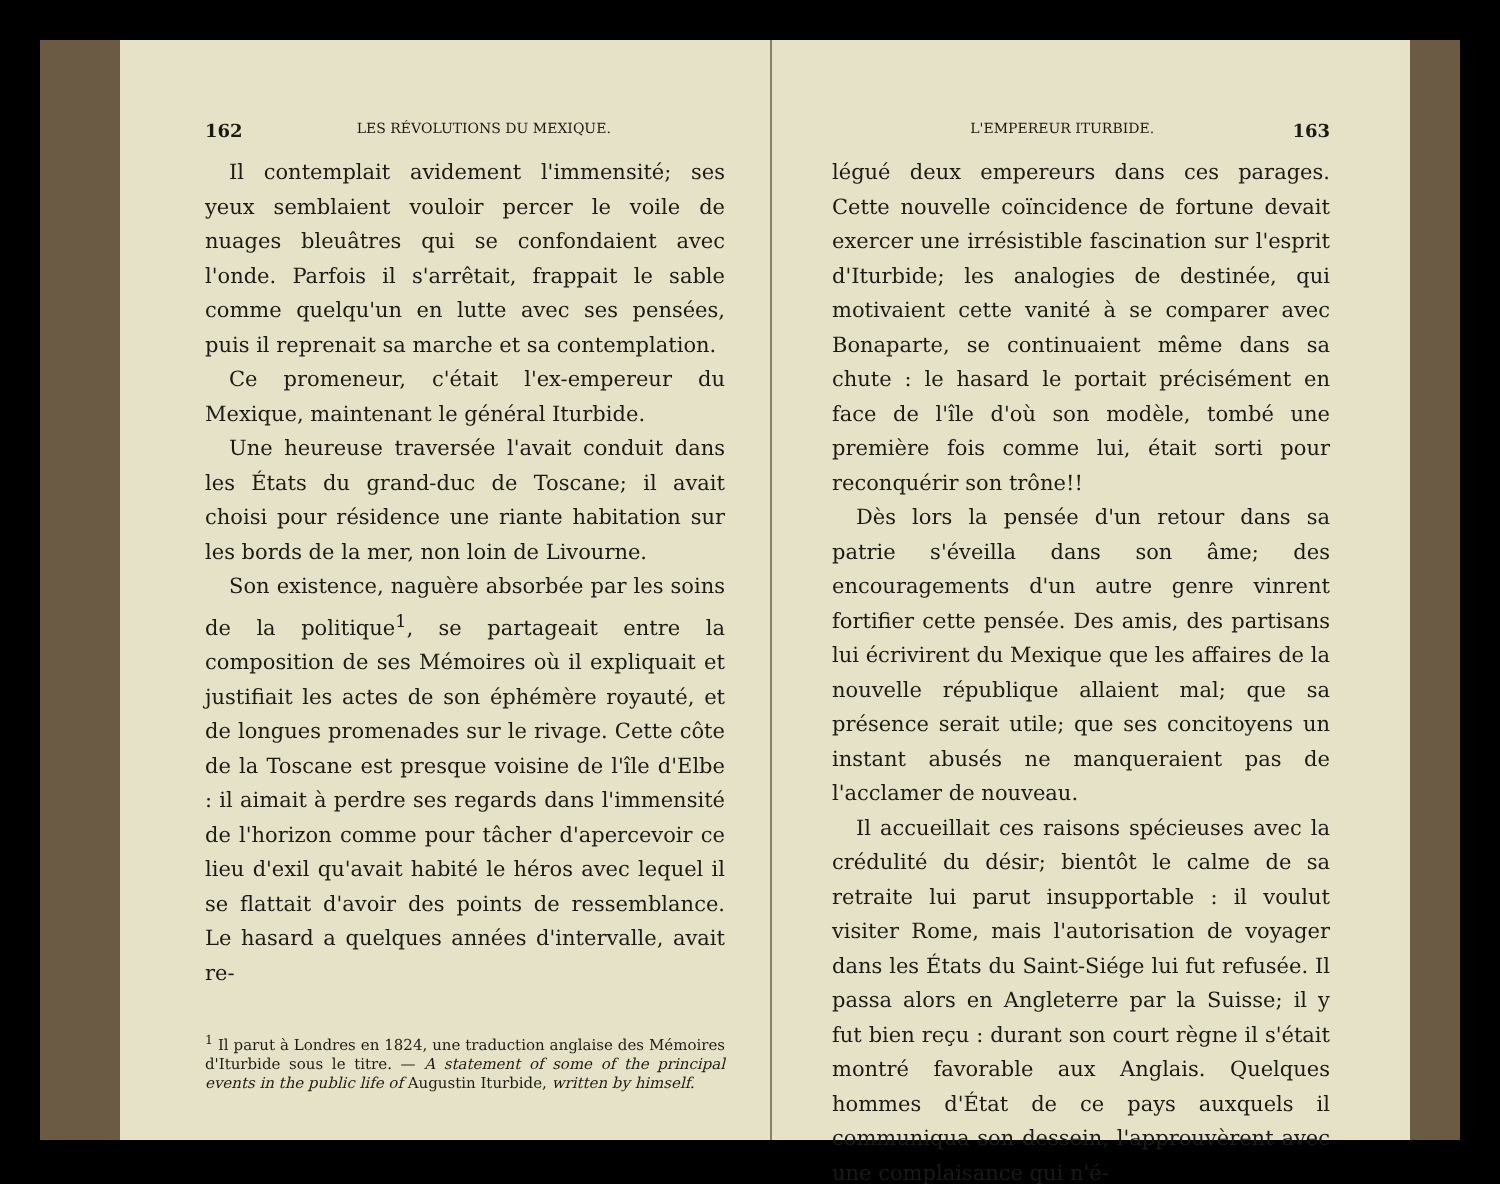162 LES RÉVOLUTIONS DU MEXIQUE.
Il contemplait avidement l'immensité; ses yeux semblaient vouloir percer le voile de nuages bleuâtres qui se confondaient avec l'onde. Parfois il s'arrêtait, frappait le sable comme quelqu'un en lutte avec ses pensées, puis il reprenait sa marche et sa contemplation.
Ce promeneur, c'était l'ex-empereur du Mexique, maintenant le général Iturbide.
Une heureuse traversée l'avait conduit dans les États du grand-duc de Toscane; il avait choisi pour résidence une riante habitation sur les bords de la mer, non loin de Livourne.
Son existence, naguère absorbée par les soins de la politique<sup>1</sup>, se partageait entre la composition de ses Mémoires où il expliquait et justifiait les actes de son éphémère royauté, et de longues promenades sur le rivage. Cette côte de la Toscane est presque voisine de l'île d'Elbe : il aimait à perdre ses regards dans l'immensité de l'horizon comme pour tâcher d'apercevoir ce lieu d'exil qu'avait habité le héros avec lequel il se flattait d'avoir des points de ressemblance. Le hasard a quelques années d'intervalle, avait re-
<sup>1</sup> Il parut à Londres en 1824, une traduction anglaise des Mémoires d'Iturbide sous le titre. — A statement of some of the principal events in the public life of Augustin Iturbide, written by himself.
L'EMPEREUR ITURBIDE. 163
légué deux empereurs dans ces parages. Cette nouvelle coïncidence de fortune devait exercer une irrésistible fascination sur l'esprit d'Iturbide; les analogies de destinée, qui motivaient cette vanité à se comparer avec Bonaparte, se continuaient même dans sa chute : le hasard le portait précisément en face de l'île d'où son modèle, tombé une première fois comme lui, était sorti pour reconquérir son trône!!
Dès lors la pensée d'un retour dans sa patrie s'éveilla dans son âme; des encouragements d'un autre genre vinrent fortifier cette pensée. Des amis, des partisans lui écrivirent du Mexique que les affaires de la nouvelle république allaient mal; que sa présence serait utile; que ses concitoyens un instant abusés ne manqueraient pas de l'acclamer de nouveau.
Il accueillait ces raisons spécieuses avec la crédulité du désir; bientôt le calme de sa retraite lui parut insupportable : il voulut visiter Rome, mais l'autorisation de voyager dans les États du Saint-Siége lui fut refusée. Il passa alors en Angleterre par la Suisse; il y fut bien reçu : durant son court règne il s'était montré favorable aux Anglais. Quelques hommes d'État de ce pays auxquels il communiqua son dessein, l'approuvèrent avec une complaisance qui n'é-